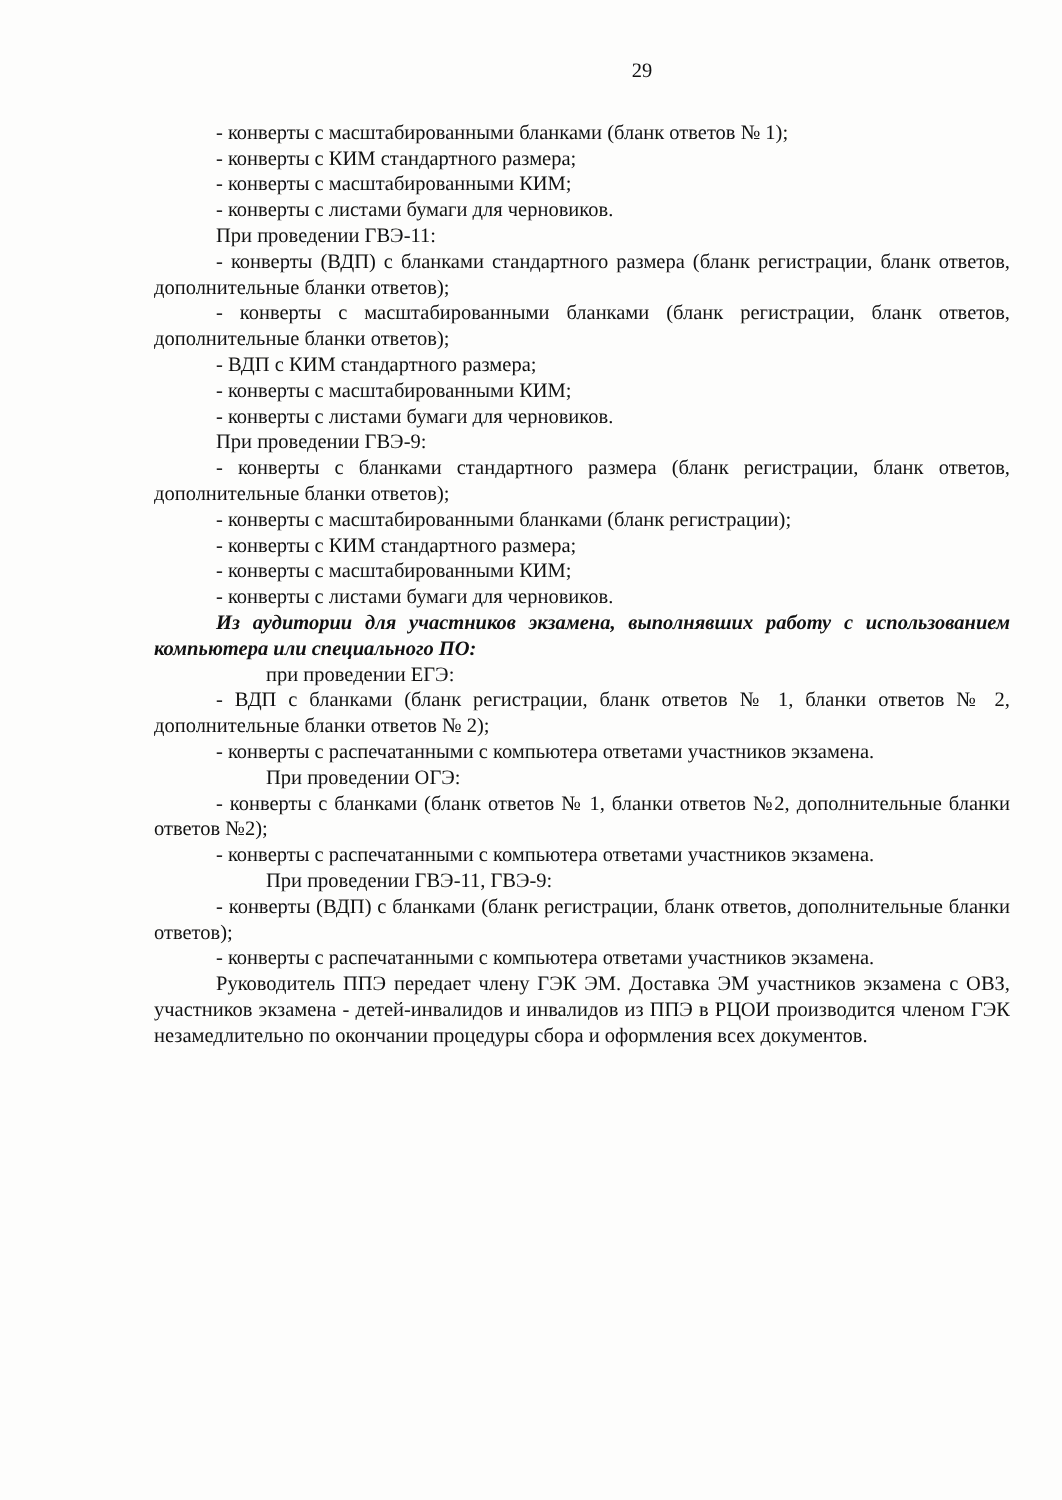29
- конверты с масштабированными бланками (бланк ответов № 1);
- конверты с КИМ стандартного размера;
- конверты с масштабированными КИМ;
- конверты с листами бумаги для черновиков.
При проведении ГВЭ-11:
- конверты (ВДП) с бланками стандартного размера (бланк регистрации, бланк ответов, дополнительные бланки ответов);
- конверты с масштабированными бланками (бланк регистрации, бланк ответов, дополнительные бланки ответов);
- ВДП с КИМ стандартного размера;
- конверты с масштабированными КИМ;
- конверты с листами бумаги для черновиков.
При проведении ГВЭ-9:
- конверты с бланками стандартного размера (бланк регистрации, бланк ответов, дополнительные бланки ответов);
- конверты с масштабированными бланками (бланк регистрации);
- конверты с КИМ стандартного размера;
- конверты с масштабированными КИМ;
- конверты с листами бумаги для черновиков.
Из аудитории для участников экзамена, выполнявших работу с использованием компьютера или специального ПО:
при проведении ЕГЭ:
- ВДП с бланками (бланк регистрации, бланк ответов № 1, бланки ответов № 2, дополнительные бланки ответов № 2);
- конверты с распечатанными с компьютера ответами участников экзамена.
При проведении ОГЭ:
- конверты с бланками (бланк ответов № 1, бланки ответов №2, дополнительные бланки ответов №2);
- конверты с распечатанными с компьютера ответами участников экзамена.
При проведении ГВЭ-11, ГВЭ-9:
- конверты (ВДП) с бланками (бланк регистрации, бланк ответов, дополнительные бланки ответов);
- конверты с распечатанными с компьютера ответами участников экзамена.
Руководитель ППЭ передает члену ГЭК ЭМ. Доставка ЭМ участников экзамена с ОВЗ, участников экзамена - детей-инвалидов и инвалидов из ППЭ в РЦОИ производится членом ГЭК незамедлительно по окончании процедуры сбора и оформления всех документов.